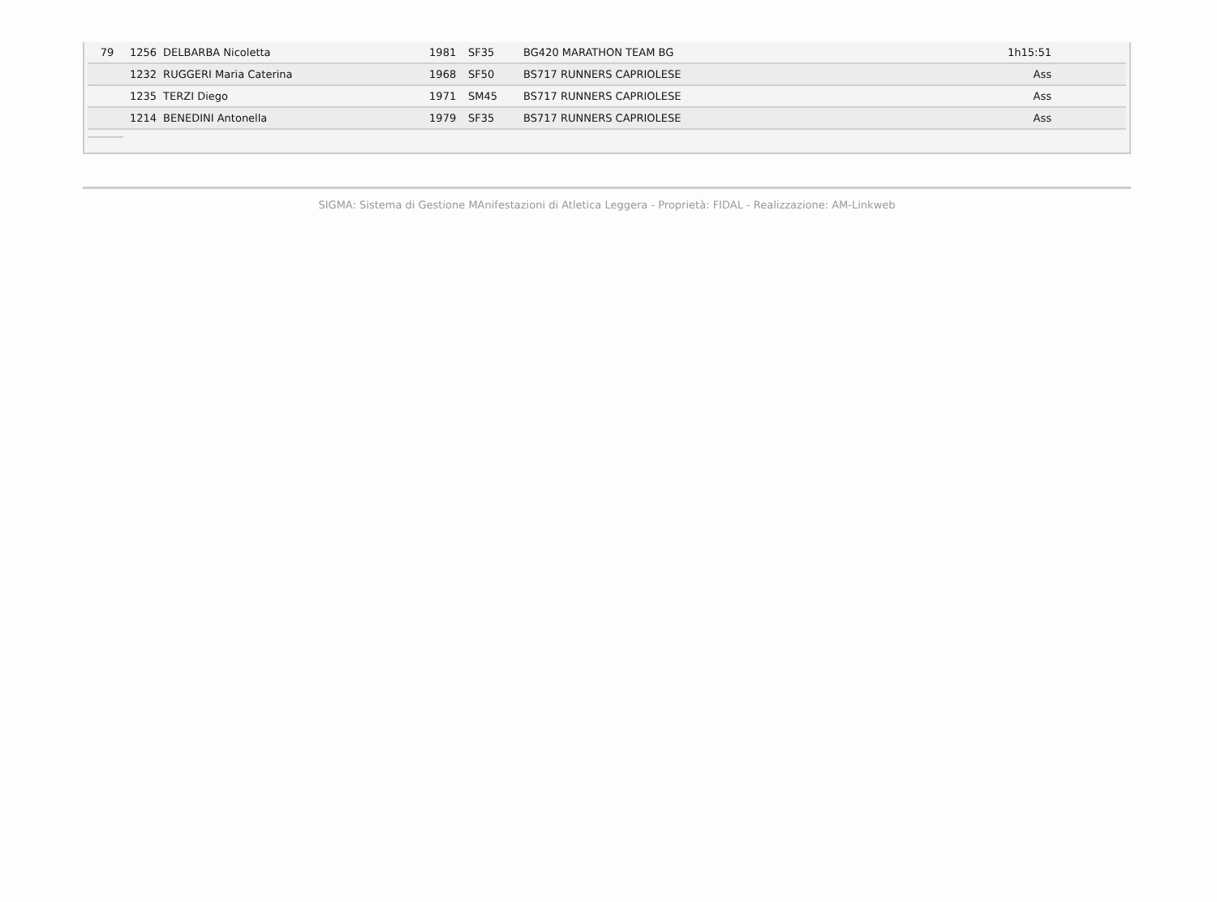| 79 | 1256 | DELBARBA Nicoletta | 1981 | SF35 | BG420 MARATHON TEAM BG | 1h15:51 | |
| | 1232 | RUGGERI Maria Caterina | 1968 | SF50 | BS717 RUNNERS CAPRIOLESE | Ass | |
| | 1235 | TERZI Diego | 1971 | SM45 | BS717 RUNNERS CAPRIOLESE | Ass | |
| | 1214 | BENEDINI Antonella | 1979 | SF35 | BS717 RUNNERS CAPRIOLESE | Ass | |
SIGMA: Sistema di Gestione MAnifestazioni di Atletica Leggera - Proprietà: FIDAL - Realizzazione: AM-Linkweb